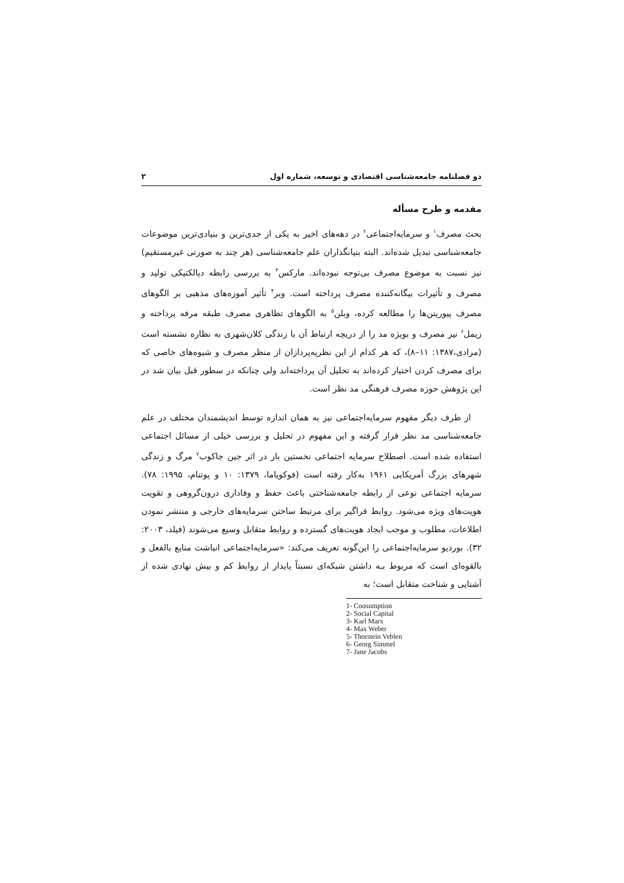دو فصلنامه جامعه‌شناسی اقتصادی و توسعه، شماره اول ۲
مقدمه و طرح مسأله
بحث مصرف<sup>۱</sup> و سرمایه‌اجتماعی<sup>۲</sup> در دهه‌های اخیر به یکی از جدی‌ترین و بنیادی‌ترین موضوعات جامعه‌شناسی تبدیل شده‌اند. البته بنیانگذاران علم جامعه‌شناسی (هر چند به صورتی غیرمستقیم) نیز نسبت به موضوع مصرف بی‌توجه نبوده‌اند. مارکس<sup>۳</sup> به بررسی رابطه دیالکتیکی تولید و مصرف و تأثیرات بیگانه‌کننده مصرف پرداخته است. وبر<sup>۴</sup> تأثیر آموزه‌های مذهبی بر الگوهای مصرف پیوریتن‌ها را مطالعه کرده، وبلن<sup>۵</sup> به الگوهای تظاهری مصرف طبقه مرفه پرداخته و زیمل<sup>۶</sup> نیز مصرف و بویژه مد را از دریچه ارتباط آن با زندگی کلان‌شهری به نظاره نشسته است (مرادی،۱۳۸۷: ۱۱–۸)، که هر کدام از این نظریه‌پردازان از منظر مصرف و شیوه‌های خاصی که برای مصرف کردن اختیار کرده‌اند به تحلیل آن پرداخته‌اند ولی چنانکه در سطور قبل بیان شد در این پژوهش حوزه مصرف فرهنگی مد نظر است.
از طرف دیگر مفهوم سرمایه‌اجتماعی نیز به همان اندازه توسط اندیشمندان مختلف در علم جامعه‌شناسی مد نظر قرار گرفته و این مفهوم در تحلیل و بررسی خیلی از مسائل اجتماعی استفاده شده است. اصطلاح سرمایه اجتماعی نخستین بار در اثر جین جاکوب<sup>۷</sup> مرگ و زندگی شهرهای بزرگ آمریکایی ۱۹۶۱ به‌کار رفته است (فوکویاما، ۱۳۷۹: ۱۰ و پوتنام، ۱۹۹۵: ۷۸). سرمایه اجتماعی نوعی از رابطه جامعه‌شناختی باعث حفظ و وفاداری درون‌گروهی و تقویت هویت‌های ویژه می‌شود. روابط فراگیر برای مرتبط ساختن سرمایه‌های خارجی و منتشر نمودن اطلاعات، مطلوب و موجب ایجاد هویت‌های گسترده و روابط متقابل وسیع می‌شوند (فیلد، ۲۰۰۳: ۳۲). بوردیو سرمایه‌اجتماعی را این‌گونه تعریف می‌کند: «سرمایه‌اجتماعی انباشت منابع بالفعل و بالقوه‌ای است که مربوط بـه داشتن شبکه‌ای نسبتاً پایدار از روابط کم و بیش نهادی شده از آشنایی و شناخت متقابل است؛ به
1- Coosumption
2- Social Capital
3- Karl Marx
4- Max Weber
5- Thorstein Veblen
6- Georg Simmel
7- Jane Jacobs